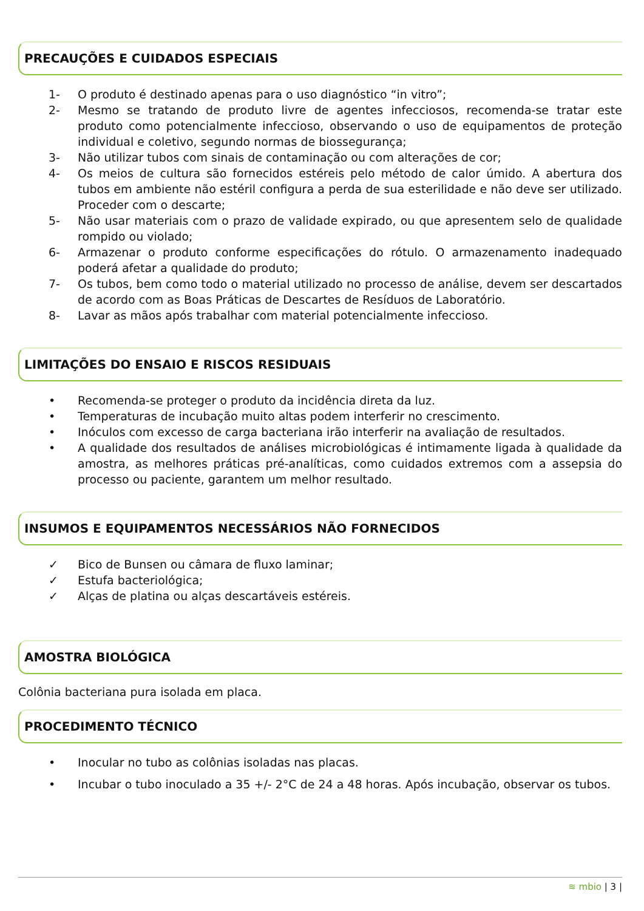PRECAUÇÕES E CUIDADOS ESPECIAIS
1- O produto é destinado apenas para o uso diagnóstico “in vitro”;
2- Mesmo se tratando de produto livre de agentes infecciosos, recomenda-se tratar este produto como potencialmente infeccioso, observando o uso de equipamentos de proteção individual e coletivo, segundo normas de biossegurança;
3- Não utilizar tubos com sinais de contaminação ou com alterações de cor;
4- Os meios de cultura são fornecidos estéreis pelo método de calor úmido. A abertura dos tubos em ambiente não estéril configura a perda de sua esterilidade e não deve ser utilizado. Proceder com o descarte;
5- Não usar materiais com o prazo de validade expirado, ou que apresentem selo de qualidade rompido ou violado;
6- Armazenar o produto conforme especificações do rótulo. O armazenamento inadequado poderá afetar a qualidade do produto;
7- Os tubos, bem como todo o material utilizado no processo de análise, devem ser descartados de acordo com as Boas Práticas de Descartes de Resíduos de Laboratório.
8- Lavar as mãos após trabalhar com material potencialmente infeccioso.
LIMITAÇÕES DO ENSAIO E RISCOS RESIDUAIS
• Recomenda-se proteger o produto da incidência direta da luz.
• Temperaturas de incubação muito altas podem interferir no crescimento.
• Inóculos com excesso de carga bacteriana irão interferir na avaliação de resultados.
• A qualidade dos resultados de análises microbiológicas é intimamente ligada à qualidade da amostra, as melhores práticas pré-analíticas, como cuidados extremos com a assepsia do processo ou paciente, garantem um melhor resultado.
INSUMOS E EQUIPAMENTOS NECESSÁRIOS NÃO FORNECIDOS
✓ Bico de Bunsen ou câmara de fluxo laminar;
✓ Estufa bacteriológica;
✓ Alças de platina ou alças descartáveis estéreis.
AMOSTRA BIOLÓGICA
Colônia bacteriana pura isolada em placa.
PROCEDIMENTO TÉCNICO
• Inocular no tubo as colônias isoladas nas placas.
• Incubar o tubo inoculado a 35 +/- 2°C de 24 a 48 horas. Após incubação, observar os tubos.
≋ mbio | 3 |